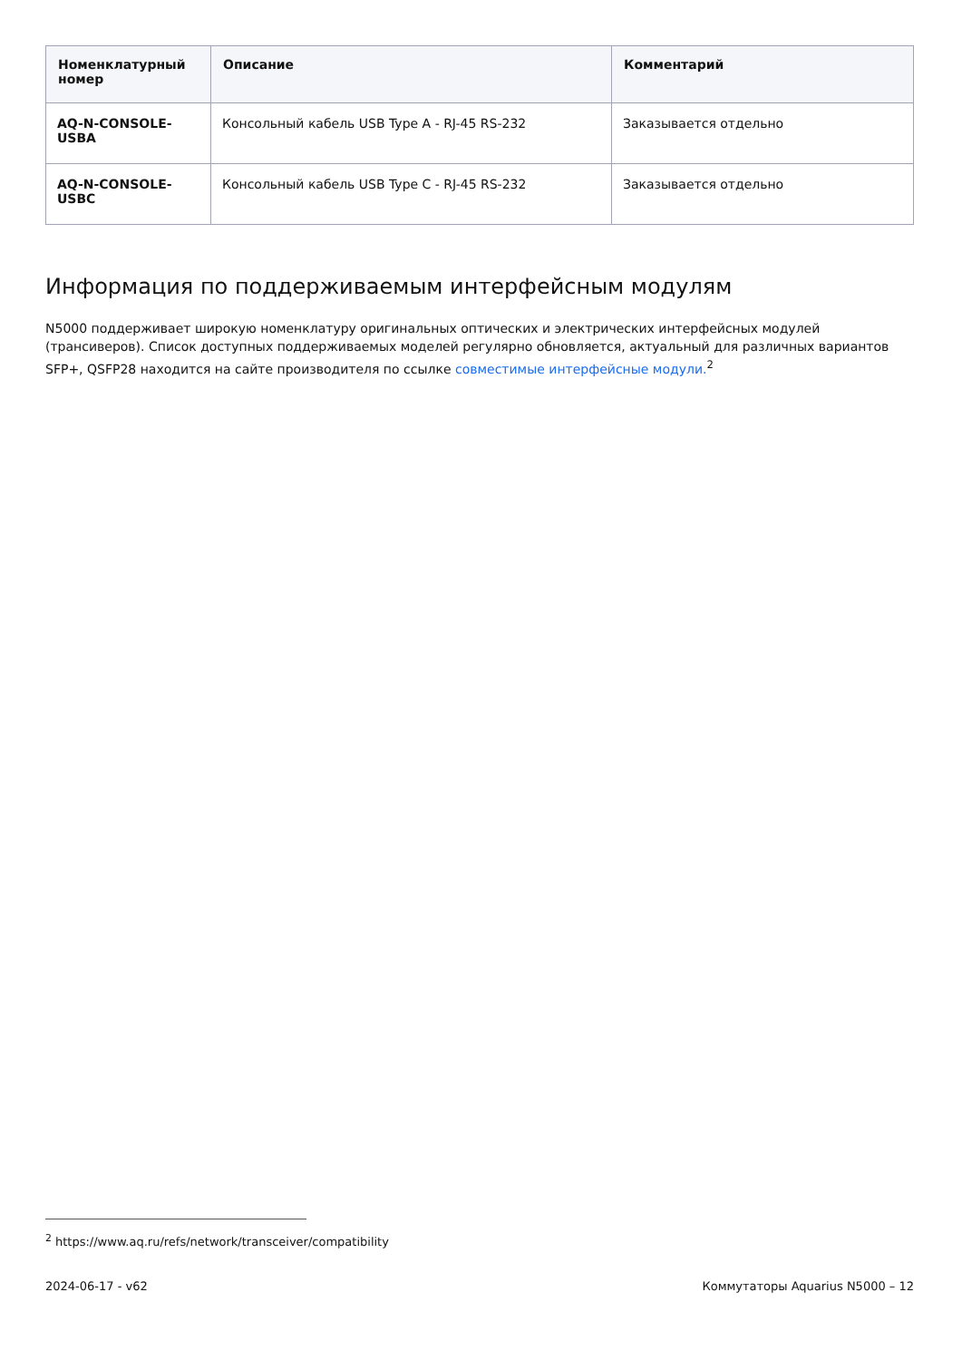| Номенклатурный номер | Описание | Комментарий |
| --- | --- | --- |
| AQ-N-CONSOLE-USBA | Консольный кабель USB Type A - RJ-45 RS-232 | Заказывается отдельно |
| AQ-N-CONSOLE-USBC | Консольный кабель USB Type C - RJ-45 RS-232 | Заказывается отдельно |
Информация по поддерживаемым интерфейсным модулям
N5000 поддерживает широкую номенклатуру оригинальных оптических и электрических интерфейсных модулей (трансиверов). Список доступных поддерживаемых моделей регулярно обновляется, актуальный для различных вариантов SFP+, QSFP28 находится на сайте производителя по ссылке совместимые интерфейсные модули.<sup>2</sup>
<sup>2</sup> https://www.aq.ru/refs/network/transceiver/compatibility
2024-06-17 - v62 Коммутаторы Aquarius N5000 – 12